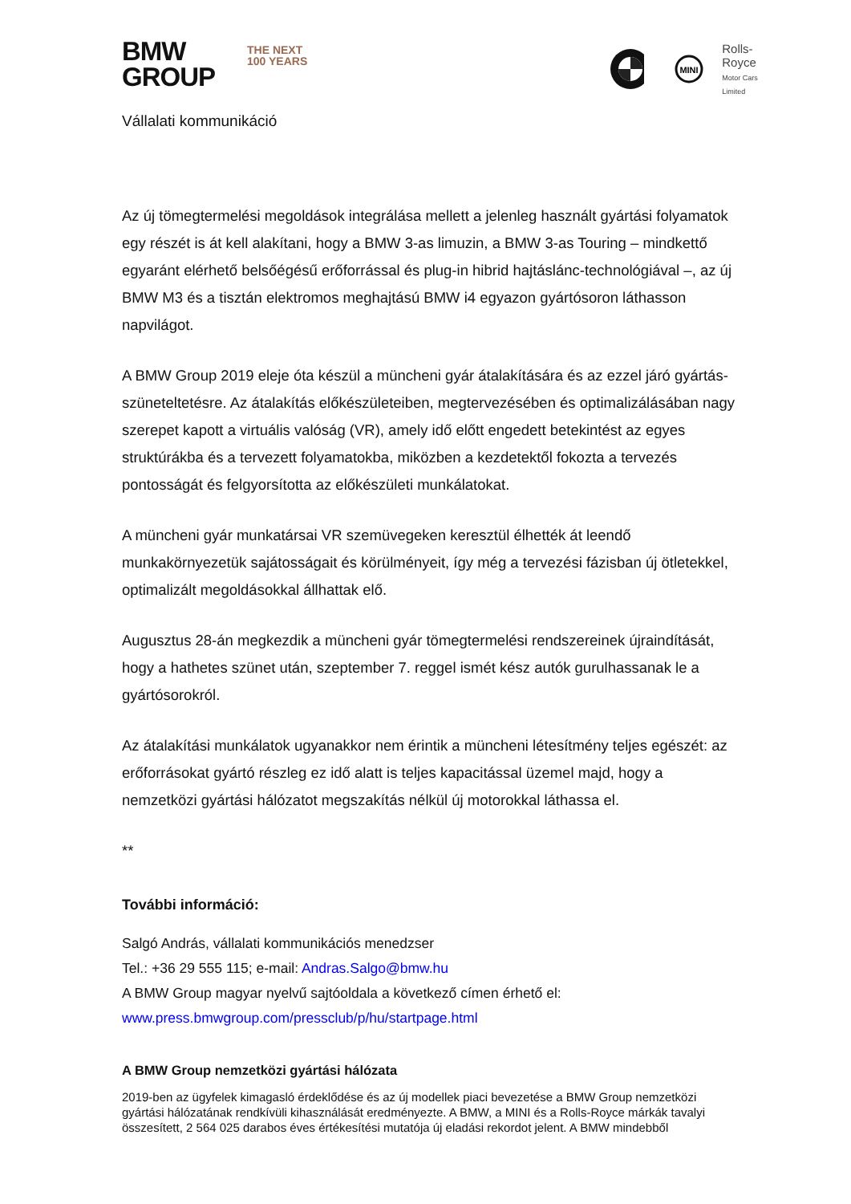BMW
GROUP
THE NEXT
100 YEARS
MINI
Rolls-Royce
Motor Cars Limited
Vállalati kommunikáció
Az új tömegtermelési megoldások integrálása mellett a jelenleg használt gyártási folyamatok egy részét is át kell alakítani, hogy a BMW 3-as limuzin, a BMW 3-as Touring – mindkettő egyaránt elérhető belsőégésű erőforrással és plug-in hibrid hajtáslánc-technológiával –, az új BMW M3 és a tisztán elektromos meghajtású BMW i4 egyazon gyártósoron láthasson napvilágot.
A BMW Group 2019 eleje óta készül a müncheni gyár átalakítására és az ezzel járó gyártás-szüneteltetésre. Az átalakítás előkészületeiben, megtervezésében és optimalizálásában nagy szerepet kapott a virtuális valóság (VR), amely idő előtt engedett betekintést az egyes struktúrákba és a tervezett folyamatokba, miközben a kezdetektől fokozta a tervezés pontosságát és felgyorsította az előkészületi munkálatokat.
A müncheni gyár munkatársai VR szemüvegeken keresztül élhették át leendő munkakörnyezetük sajátosságait és körülményeit, így még a tervezési fázisban új ötletekkel, optimalizált megoldásokkal állhattak elő.
Augusztus 28-án megkezdik a müncheni gyár tömegtermelési rendszereinek újraindítását, hogy a hathetes szünet után, szeptember 7. reggel ismét kész autók gurulhassanak le a gyártósorokról.
Az átalakítási munkálatok ugyanakkor nem érintik a müncheni létesítmény teljes egészét: az erőforrásokat gyártó részleg ez idő alatt is teljes kapacitással üzemel majd, hogy a nemzetközi gyártási hálózatot megszakítás nélkül új motorokkal láthassa el.
**
További információ:
Salgó András, vállalati kommunikációs menedzser
Tel.: +36 29 555 115; e-mail: Andras.Salgo@bmw.hu
A BMW Group magyar nyelvű sajtóoldala a következő címen érhető el:
www.press.bmwgroup.com/pressclub/p/hu/startpage.html
A BMW Group nemzetközi gyártási hálózata
2019-ben az ügyfelek kimagasló érdeklődése és az új modellek piaci bevezetése a BMW Group nemzetközi gyártási hálózatának rendkívüli kihasználását eredményezte. A BMW, a MINI és a Rolls-Royce márkák tavalyi összesített, 2 564 025 darabos éves értékesítési mutatója új eladási rekordot jelent. A BMW mindebből